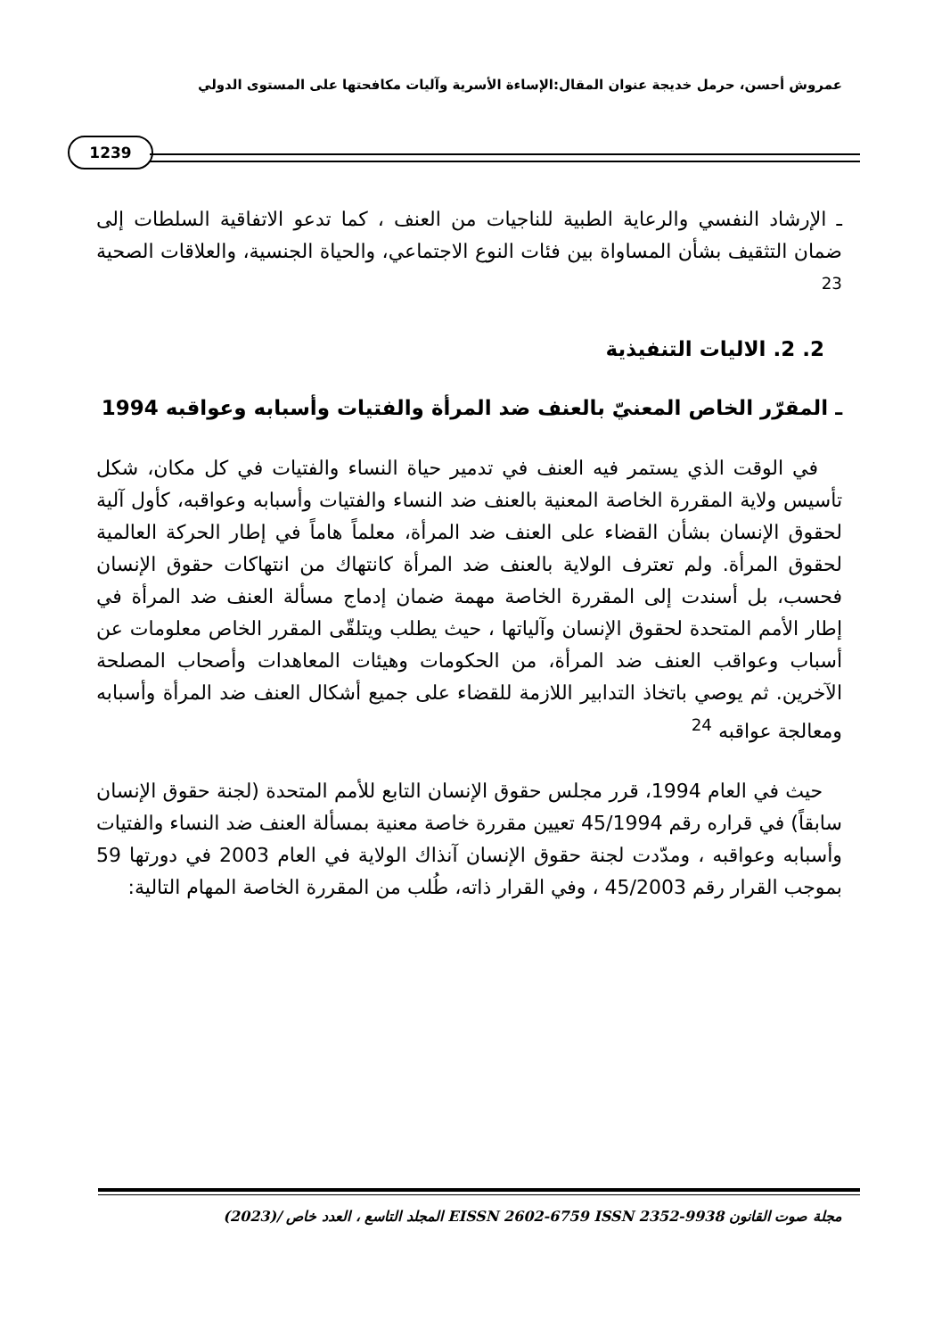عمروش أحسن، حرمل خديجة عنوان المقال:الإساءة الأسرية وآليات مكافحتها على المستوى الدولي
1239
ـ الإرشاد النفسي والرعاية الطبية للناجيات من العنف ، كما تدعو الاتفاقية السلطات إلى ضمان التثقيف بشأن المساواة بين فئات النوع الاجتماعي، والحياة الجنسية، والعلاقات الصحية <sup>23</sup>
2. 2. الاليات التنفيذية
ـ المقرّر الخاص المعنيّ بالعنف ضد المرأة والفتيات وأسبابه وعواقبه 1994
في الوقت الذي يستمر فيه العنف في تدمير حياة النساء والفتيات في كل مكان، شكل تأسيس ولاية المقررة الخاصة المعنية بالعنف ضد النساء والفتيات وأسبابه وعواقبه، كأول آلية لحقوق الإنسان بشأن القضاء على العنف ضد المرأة، معلماً هاماً في إطار الحركة العالمية لحقوق المرأة. ولم تعترف الولاية بالعنف ضد المرأة كانتهاك من انتهاكات حقوق الإنسان فحسب، بل أسندت إلى المقررة الخاصة مهمة ضمان إدماج مسألة العنف ضد المرأة في إطار الأمم المتحدة لحقوق الإنسان وآلياتها ، حيث يطلب ويتلقّى المقرر الخاص معلومات عن أسباب وعواقب العنف ضد المرأة، من الحكومات وهيئات المعاهدات وأصحاب المصلحة الآخرين. ثم يوصي باتخاذ التدابير اللازمة للقضاء على جميع أشكال العنف ضد المرأة وأسبابه ومعالجة عواقبه <sup>24</sup>
حيث في العام 1994، قرر مجلس حقوق الإنسان التابع للأمم المتحدة (لجنة حقوق الإنسان سابقاً) في قراره رقم 45/1994 تعيين مقررة خاصة معنية بمسألة العنف ضد النساء والفتيات وأسبابه وعواقبه ، ومدّدت لجنة حقوق الإنسان آنذاك الولاية في العام 2003 في دورتها 59 بموجب القرار رقم 45/2003 ، وفي القرار ذاته، طُلب من المقررة الخاصة المهام التالية:
مجلة صوت القانون EISSN 2602-6759 ISSN 2352-9938 المجلد التاسع ، العدد خاص /(2023)